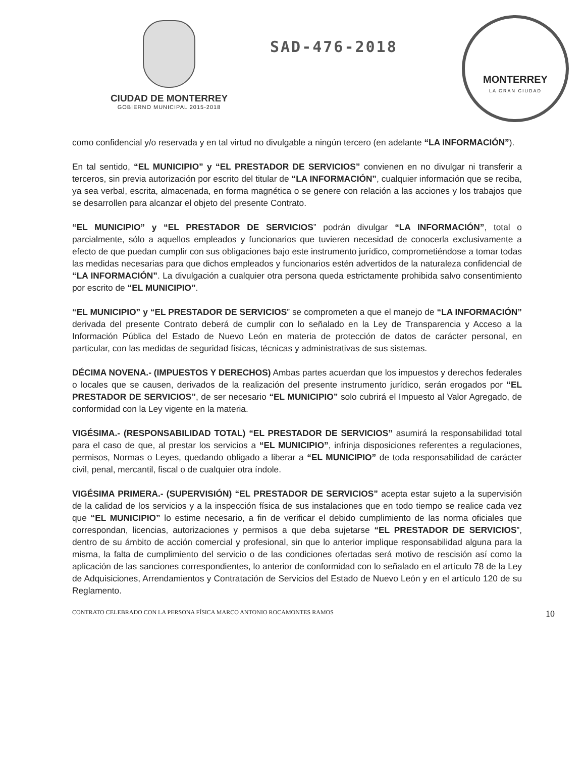CIUDAD DE MONTERREY
GOBIERNO MUNICIPAL 2015-2018
SAD-476-2018
MONTERREY
LA GRAN CIUDAD
como confidencial y/o reservada y en tal virtud no divulgable a ningún tercero (en adelante “LA INFORMACIÓN”).
En tal sentido, “EL MUNICIPIO” y “EL PRESTADOR DE SERVICIOS” convienen en no divulgar ni transferir a terceros, sin previa autorización por escrito del titular de “LA INFORMACIÓN”, cualquier información que se reciba, ya sea verbal, escrita, almacenada, en forma magnética o se genere con relación a las acciones y los trabajos que se desarrollen para alcanzar el objeto del presente Contrato.
“EL MUNICIPIO” y “EL PRESTADOR DE SERVICIOS” podrán divulgar “LA INFORMACIÓN”, total o parcialmente, sólo a aquellos empleados y funcionarios que tuvieren necesidad de conocerla exclusivamente a efecto de que puedan cumplir con sus obligaciones bajo este instrumento jurídico, comprometiéndose a tomar todas las medidas necesarias para que dichos empleados y funcionarios estén advertidos de la naturaleza confidencial de “LA INFORMACIÓN”. La divulgación a cualquier otra persona queda estrictamente prohibida salvo consentimiento por escrito de “EL MUNICIPIO”.
“EL MUNICIPIO” y “EL PRESTADOR DE SERVICIOS” se comprometen a que el manejo de “LA INFORMACIÓN” derivada del presente Contrato deberá de cumplir con lo señalado en la Ley de Transparencia y Acceso a la Información Pública del Estado de Nuevo León en materia de protección de datos de carácter personal, en particular, con las medidas de seguridad físicas, técnicas y administrativas de sus sistemas.
DÉCIMA NOVENA.- (IMPUESTOS Y DERECHOS) Ambas partes acuerdan que los impuestos y derechos federales o locales que se causen, derivados de la realización del presente instrumento jurídico, serán erogados por “EL PRESTADOR DE SERVICIOS”, de ser necesario “EL MUNICIPIO” solo cubrirá el Impuesto al Valor Agregado, de conformidad con la Ley vigente en la materia.
VIGÉSIMA.- (RESPONSABILIDAD TOTAL) “EL PRESTADOR DE SERVICIOS” asumirá la responsabilidad total para el caso de que, al prestar los servicios a “EL MUNICIPIO”, infrinja disposiciones referentes a regulaciones, permisos, Normas o Leyes, quedando obligado a liberar a “EL MUNICIPIO” de toda responsabilidad de carácter civil, penal, mercantil, fiscal o de cualquier otra índole.
VIGÉSIMA PRIMERA.- (SUPERVISIÓN) “EL PRESTADOR DE SERVICIOS” acepta estar sujeto a la supervisión de la calidad de los servicios y a la inspección física de sus instalaciones que en todo tiempo se realice cada vez que “EL MUNICIPIO” lo estime necesario, a fin de verificar el debido cumplimiento de las norma oficiales que correspondan, licencias, autorizaciones y permisos a que deba sujetarse “EL PRESTADOR DE SERVICIOS”, dentro de su ámbito de acción comercial y profesional, sin que lo anterior implique responsabilidad alguna para la misma, la falta de cumplimiento del servicio o de las condiciones ofertadas será motivo de rescisión así como la aplicación de las sanciones correspondientes, lo anterior de conformidad con lo señalado en el artículo 78 de la Ley de Adquisiciones, Arrendamientos y Contratación de Servicios del Estado de Nuevo León y en el artículo 120 de su Reglamento.
CONTRATO CELEBRADO CON LA PERSONA FÍSICA MARCO ANTONIO ROCAMONTES RAMOS 10